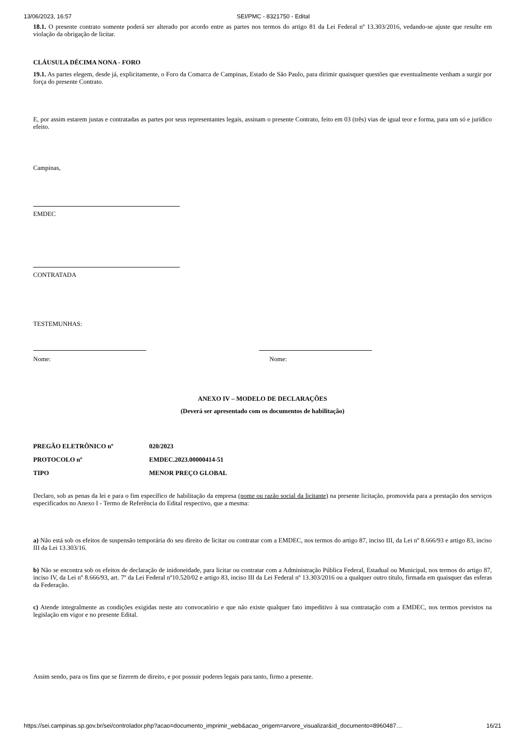13/06/2023, 16:57 SEI/PMC - 8321750 - Edital
18.1. O presente contrato somente poderá ser alterado por acordo entre as partes nos termos do artigo 81 da Lei Federal nº 13.303/2016, vedando-se ajuste que resulte em violação da obrigação de licitar.
CLÁUSULA DÉCIMA NONA - FORO
19.1. As partes elegem, desde já, explicitamente, o Foro da Comarca de Campinas, Estado de São Paulo, para dirimir quaisquer questões que eventualmente venham a surgir por força do presente Contrato.
E, por assim estarem justas e contratadas as partes por seus representantes legais, assinam o presente Contrato, feito em 03 (três) vias de igual teor e forma, para um só e jurídico efeito.
Campinas,
EMDEC
CONTRATADA
TESTEMUNHAS:
Nome: Nome:
ANEXO IV – MODELO DE DECLARAÇÕES
(Deverá ser apresentado com os documentos de habilitação)
PREGÃO ELETRÔNICO nº 020/2023
PROTOCOLO nº EMDEC.2023.00000414-51
TIPO MENOR PREÇO GLOBAL
Declaro, sob as penas da lei e para o fim específico de habilitação da empresa (nome ou razão social da licitante) na presente licitação, promovida para a prestação dos serviços especificados no Anexo I - Termo de Referência do Edital respectivo, que a mesma:
a) Não está sob os efeitos de suspensão temporária do seu direito de licitar ou contratar com a EMDEC, nos termos do artigo 87, inciso III, da Lei nº 8.666/93 e artigo 83, inciso III da Lei 13.303/16.
b) Não se encontra sob os efeitos de declaração de inidoneidade, para licitar ou contratar com a Administração Pública Federal, Estadual ou Municipal, nos termos do artigo 87, inciso IV, da Lei nº 8.666/93, art. 7º da Lei Federal nº10.520/02 e artigo 83, inciso III da Lei Federal nº 13.303/2016 ou a qualquer outro título, firmada em quaisquer das esferas da Federação.
c) Atende integralmente as condições exigidas neste ato convocatório e que não existe qualquer fato impeditivo à sua contratação com a EMDEC, nos termos previstos na legislação em vigor e no presente Edital.
Assim sendo, para os fins que se fizerem de direito, e por possuir poderes legais para tanto, firmo a presente.
https://sei.campinas.sp.gov.br/sei/controlador.php?acao=documento_imprimir_web&acao_origem=arvore_visualizar&id_documento=8960487… 16/21